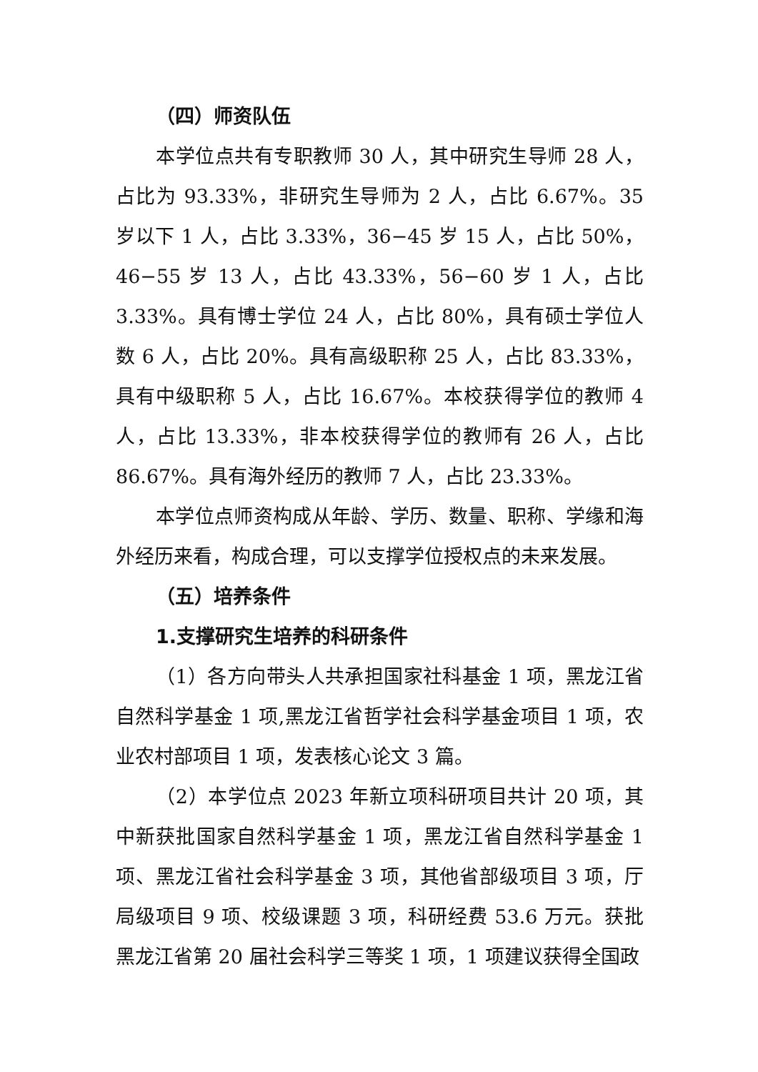（四）师资队伍
本学位点共有专职教师 30 人，其中研究生导师 28 人，占比为 93.33%，非研究生导师为 2 人，占比 6.67%。35 岁以下 1 人，占比 3.33%，36−45 岁 15 人，占比 50%，46−55 岁 13 人，占比 43.33%，56−60 岁 1 人，占比 3.33%。具有博士学位 24 人，占比 80%，具有硕士学位人数 6 人，占比 20%。具有高级职称 25 人，占比 83.33%，具有中级职称 5 人，占比 16.67%。本校获得学位的教师 4 人，占比 13.33%，非本校获得学位的教师有 26 人，占比 86.67%。具有海外经历的教师 7 人，占比 23.33%。
本学位点师资构成从年龄、学历、数量、职称、学缘和海外经历来看，构成合理，可以支撑学位授权点的未来发展。
（五）培养条件
1.支撑研究生培养的科研条件
（1）各方向带头人共承担国家社科基金 1 项，黑龙江省自然科学基金 1 项,黑龙江省哲学社会科学基金项目 1 项，农业农村部项目 1 项，发表核心论文 3 篇。
（2）本学位点 2023 年新立项科研项目共计 20 项，其中新获批国家自然科学基金 1 项，黑龙江省自然科学基金 1 项、黑龙江省社会科学基金 3 项，其他省部级项目 3 项，厅局级项目 9 项、校级课题 3 项，科研经费 53.6 万元。获批黑龙江省第 20 届社会科学三等奖 1 项，1 项建议获得全国政